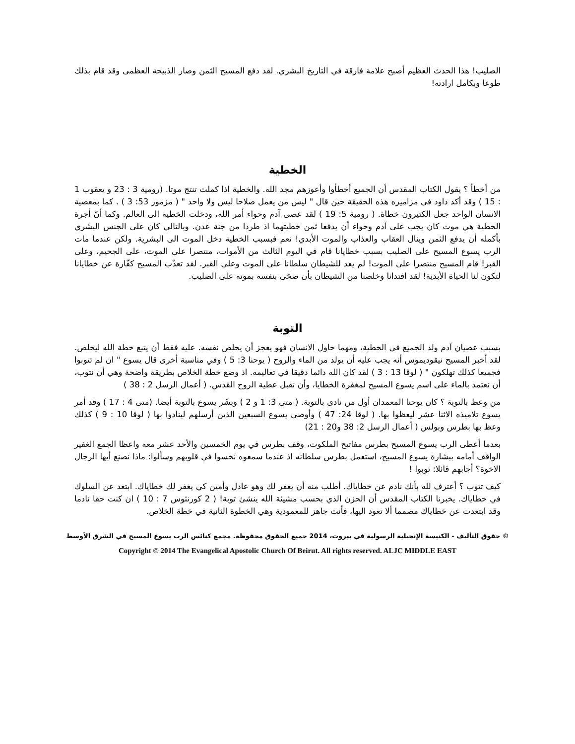الصليب! هذا الحدث العظيم أصبح علامة فارقة في التاريخ البشري. لقد دفع المسيح الثمن وصار الذبيحة العظمى وقد قام بذلك طوعا وبكامل ارادته!
الخطية
من أخطأ ؟ يقول الكتاب المقدس أن الجميع أخطأوا وأعوزهم مجد الله. والخطية اذا كملت تنتج موتا. (رومية 3 : 23 و يعقوب 1 : 15 ) وقد أكد داود في مزاميره هذه الحقيقة حين قال " ليس من يعمل صلاحا ليس ولا واحد " ( مزمور 53: 3 ) . كما بمعصية الانسان الواحد جعل الكثيرون خطاة. ( رومية 5: 19 ) لقد عصى آدم وحواء أمر الله، ودخلت الخطية الى العالم. وكما أنّ أجرة الخطية هي موت كان يجب على آدم وحواء أن يدفعا ثمن خطيتهما اذ طردا من جنة عدن. وبالتالي كان على الجنس البشري بأكمله أن يدفع الثمن وينال العقاب والعذاب والموت الأبدي! نعم فبسبب الخطية دخل الموت الى البشرية. ولكن عندما مات الرب يسوع المسيح على الصليب بسبب خطايانا قام في اليوم الثالث من الأموات، منتصرا على الموت، على الجحيم، وعلى القبر! قام المسيح منتصرا على الموت! لم يعد للشيطان سلطانا على الموت وعلى القبر. لقد تعذّب المسيح كفّارة عن خطايانا لتكون لنا الحياة الأبدية! لقد افتدانا وخلصنا من الشيطان بأن ضحّى بنفسه بموته على الصليب.
التوبة
بسبب عصيان آدم ولد الجميع في الخطية، ومهما حاول الانسان فهو يعجز أن يخلص نفسه. عليه فقط أن يتبع خطة الله ليخلص. لقد أخبر المسيح نيقوديموس أنه يجب عليه أن يولد من الماء والروح ( يوحنا 3: 5 ) وفي مناسبة أخرى قال يسوع " ان لم تتوبوا فجميعا كذلك تهلكون " ( لوقا 13 : 3 ) لقد كان الله دائما دقيقا في تعاليمه. اذ وضع خطة الخلاص بطريقة واضحة وهي أن نتوب، أن نعتمد بالماء على اسم يسوع المسيح لمغفرة الخطايا، وأن نقبل عطية الروح القدس. ( أعمال الرسل 2 : 38 )
من وعظ بالتوبة ؟ كان يوحنا المعمدان أول من نادى بالتوبة. ( متى 3: 1 و 2 ) وبشّر يسوع بالتوبة أيضا. (متى 4 : 17 ) وقد أمر يسوع تلاميذه الاثنا عشر ليعظوا بها. ( لوقا 24: 47 ) وأوصى يسوع السبعين الذين أرسلهم لينادوا بها ( لوقا 10 : 9 ) كذلك وعظ بها بطرس وبولس ( أعمال الرسل 2: 38 و20 : 21)
بعدما أعطى الرب يسوع المسيح بطرس مفاتيح الملكوت، وقف بطرس في يوم الخمسين والأحد عشر معه واعظا الجمع الغفير الواقف أمامه ببشارة يسوع المسيح، استعمل بطرس سلطانه اذ عندما سمعوه نخسوا في قلوبهم وسألوا: ماذا نصنع أيها الرجال الاخوة؟ أجابهم قائلا: توبوا !
كيف تتوب ؟ أعترف لله بأنك نادم عن خطاياك. أطلب منه أن يغفر لك وهو عادل وأمين كي يغفر لك خطاياك. ابتعد عن السلوك في خطاياك. يخبرنا الكتاب المقدس أن الحزن الذي بحسب مشيئة الله ينشئ توبة! ( 2 كورنثوس 7 : 10 ) ان كنت حقا نادما وقد ابتعدت عن خطاياك مصمما ألا تعود اليها، فأنت جاهز للمعمودية وهي الخطوة الثانية في خطة الخلاص.
© حقوق التأليف - الكنيسة الإنجيلية الرسولية في بيروت، 2014 جميع الحقوق محفوظة. مجمع كنائس الرب يسوع المسيح في الشرق الأوسط
Copyright © 2014 The Evangelical Apostolic Church Of Beirut. All rights reserved. ALJC MIDDLE EAST